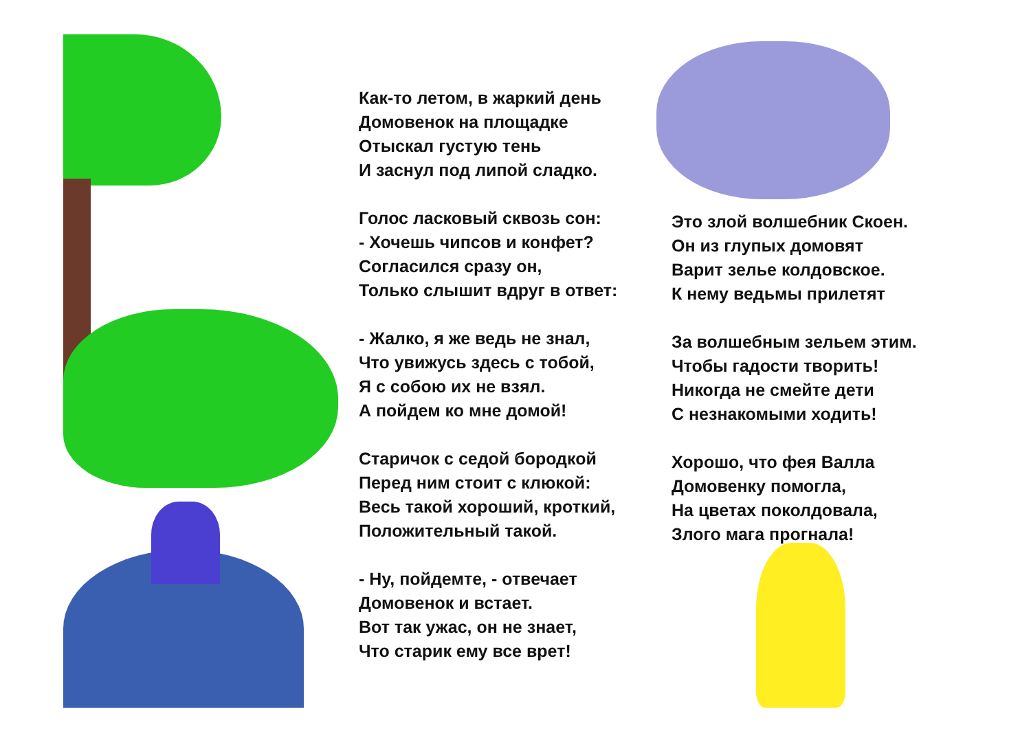Как-то летом, в жаркий день
Домовенок на площадке
Отыскал густую тень
И заснул под липой сладко.
Голос ласковый сквозь сон:
- Хочешь чипсов и конфет?
Согласился сразу он,
Только слышит вдруг в ответ:
- Жалко, я же ведь не знал,
Что увижусь здесь с тобой,
Я с собою их не взял.
А пойдем ко мне домой!
Старичок с седой бородкой
Перед ним стоит с клюкой:
Весь такой хороший, кроткий,
Положительный такой.
- Ну, пойдемте, - отвечает
Домовенок и встает.
Вот так ужас, он не знает,
Что старик ему все врет!
Это злой волшебник Скоен.
Он из глупых домовят
Варит зелье колдовское.
К нему ведьмы прилетят
За волшебным зельем этим.
Чтобы гадости творить!
Никогда не смейте дети
С незнакомыми ходить!
Хорошо, что фея Валла
Домовенку помогла,
На цветах поколдовала,
Злого мага прогнала!